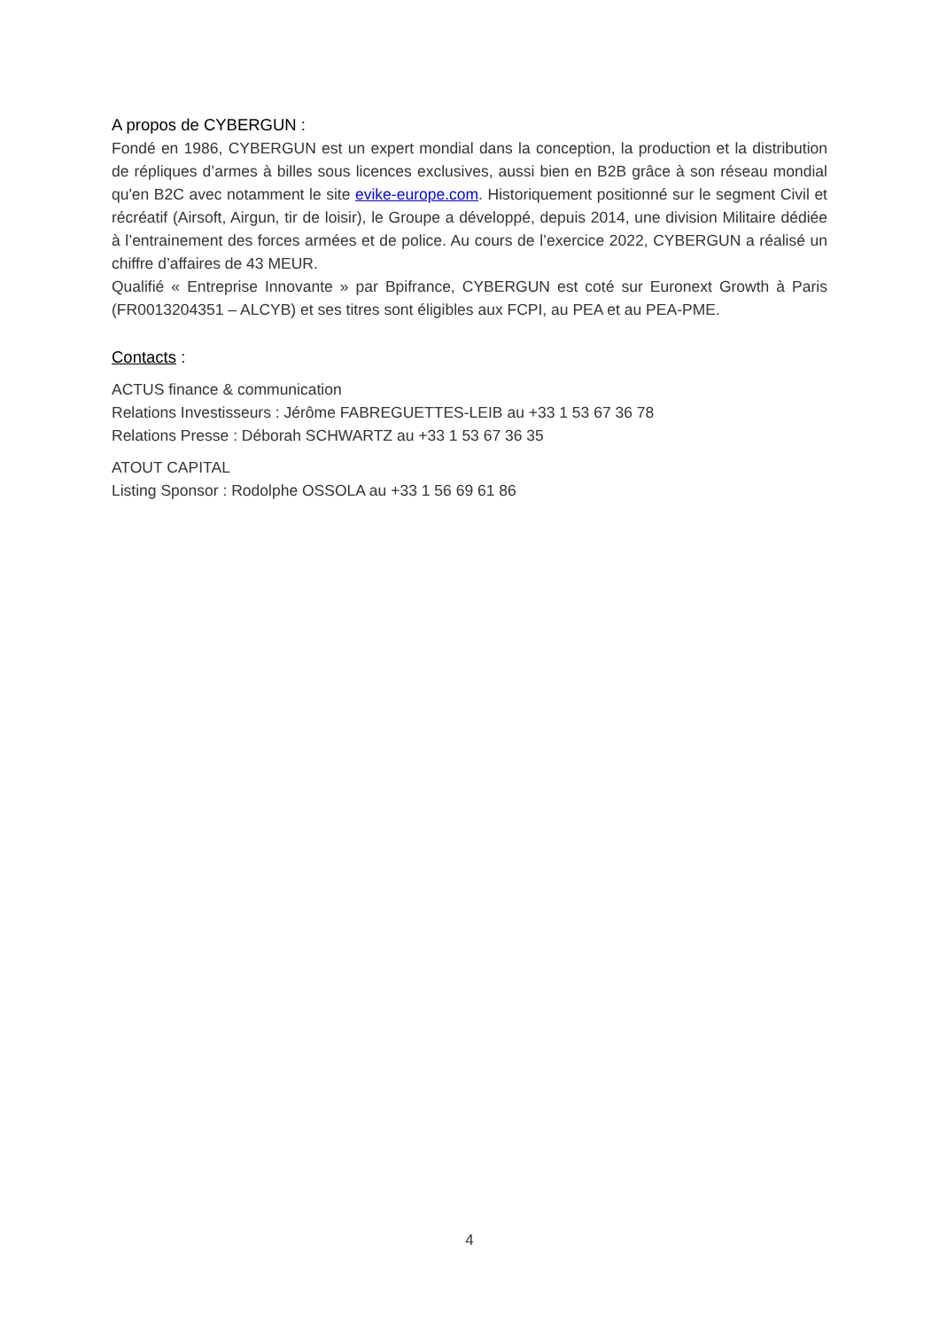A propos de CYBERGUN :
Fondé en 1986, CYBERGUN est un expert mondial dans la conception, la production et la distribution de répliques d’armes à billes sous licences exclusives, aussi bien en B2B grâce à son réseau mondial qu'en B2C avec notamment le site evike-europe.com. Historiquement positionné sur le segment Civil et récréatif (Airsoft, Airgun, tir de loisir), le Groupe a développé, depuis 2014, une division Militaire dédiée à l’entrainement des forces armées et de police. Au cours de l’exercice 2022, CYBERGUN a réalisé un chiffre d’affaires de 43 MEUR.
Qualifié « Entreprise Innovante » par Bpifrance, CYBERGUN est coté sur Euronext Growth à Paris (FR0013204351 – ALCYB) et ses titres sont éligibles aux FCPI, au PEA et au PEA-PME.
Contacts :
ACTUS finance & communication
Relations Investisseurs : Jérôme FABREGUETTES-LEIB au +33 1 53 67 36 78
Relations Presse : Déborah SCHWARTZ au +33 1 53 67 36 35
ATOUT CAPITAL
Listing Sponsor : Rodolphe OSSOLA au +33 1 56 69 61 86
4